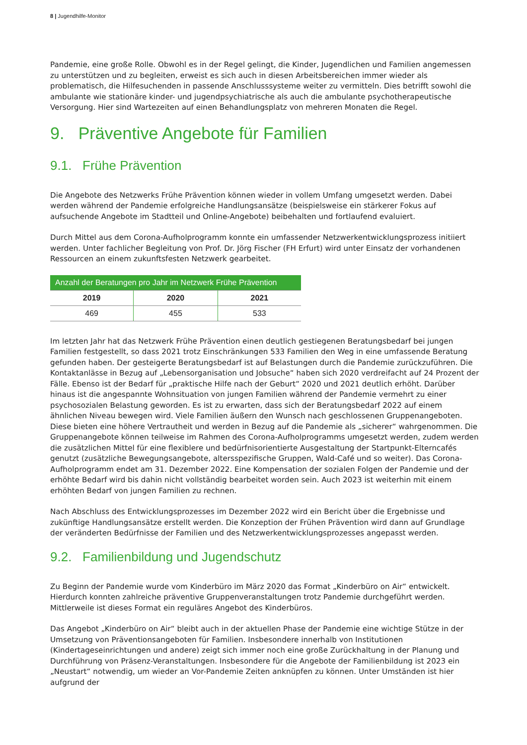8 | Jugendhilfe-Monitor
Pandemie, eine große Rolle. Obwohl es in der Regel gelingt, die Kinder, Jugendlichen und Familien angemessen zu unterstützen und zu begleiten, erweist es sich auch in diesen Arbeitsbereichen immer wieder als problematisch, die Hilfesuchenden in passende Anschlusssysteme weiter zu vermitteln. Dies betrifft sowohl die ambulante wie stationäre kinder- und jugendpsychiatrische als auch die ambulante psychotherapeutische Versorgung. Hier sind Wartezeiten auf einen Behandlungsplatz von mehreren Monaten die Regel.
9. Präventive Angebote für Familien
9.1. Frühe Prävention
Die Angebote des Netzwerks Frühe Prävention können wieder in vollem Umfang umgesetzt werden. Dabei werden während der Pandemie erfolgreiche Handlungsansätze (beispielsweise ein stärkerer Fokus auf aufsuchende Angebote im Stadtteil und Online-Angebote) beibehalten und fortlaufend evaluiert.
Durch Mittel aus dem Corona-Aufholprogramm konnte ein umfassender Netzwerkentwicklungsprozess initiiert werden. Unter fachlicher Begleitung von Prof. Dr. Jörg Fischer (FH Erfurt) wird unter Einsatz der vorhandenen Ressourcen an einem zukunftsfesten Netzwerk gearbeitet.
| Anzahl der Beratungen pro Jahr im Netzwerk Frühe Prävention | | |
| --- | --- | --- |
| 2019 | 2020 | 2021 |
| 469 | 455 | 533 |
Im letzten Jahr hat das Netzwerk Frühe Prävention einen deutlich gestiegenen Beratungsbedarf bei jungen Familien festgestellt, so dass 2021 trotz Einschränkungen 533 Familien den Weg in eine umfassende Beratung gefunden haben. Der gesteigerte Beratungsbedarf ist auf Belastungen durch die Pandemie zurückzuführen. Die Kontaktanlässe in Bezug auf „Lebensorganisation und Jobsuche“ haben sich 2020 verdreifacht auf 24 Prozent der Fälle. Ebenso ist der Bedarf für „praktische Hilfe nach der Geburt“ 2020 und 2021 deutlich erhöht. Darüber hinaus ist die angespannte Wohnsituation von jungen Familien während der Pandemie vermehrt zu einer psychosozialen Belastung geworden. Es ist zu erwarten, dass sich der Beratungsbedarf 2022 auf einem ähnlichen Niveau bewegen wird. Viele Familien äußern den Wunsch nach geschlossenen Gruppenangeboten. Diese bieten eine höhere Vertrautheit und werden in Bezug auf die Pandemie als „sicherer“ wahrgenommen. Die Gruppenangebote können teilweise im Rahmen des Corona-Aufholprogramms umgesetzt werden, zudem werden die zusätzlichen Mittel für eine flexiblere und bedürfnisorientierte Ausgestaltung der Startpunkt-Elterncafés genutzt (zusätzliche Bewegungsangebote, altersspezifische Gruppen, Wald-Café und so weiter). Das Corona-Aufholprogramm endet am 31. Dezember 2022. Eine Kompensation der sozialen Folgen der Pandemie und der erhöhte Bedarf wird bis dahin nicht vollständig bearbeitet worden sein. Auch 2023 ist weiterhin mit einem erhöhten Bedarf von jungen Familien zu rechnen.
Nach Abschluss des Entwicklungsprozesses im Dezember 2022 wird ein Bericht über die Ergebnisse und zukünftige Handlungsansätze erstellt werden. Die Konzeption der Frühen Prävention wird dann auf Grundlage der veränderten Bedürfnisse der Familien und des Netzwerkentwicklungsprozesses angepasst werden.
9.2. Familienbildung und Jugendschutz
Zu Beginn der Pandemie wurde vom Kinderbüro im März 2020 das Format „Kinderbüro on Air“ entwickelt. Hierdurch konnten zahlreiche präventive Gruppenveranstaltungen trotz Pandemie durchgeführt werden. Mittlerweile ist dieses Format ein reguläres Angebot des Kinderbüros.
Das Angebot „Kinderbüro on Air“ bleibt auch in der aktuellen Phase der Pandemie eine wichtige Stütze in der Umsetzung von Präventionsangeboten für Familien. Insbesondere innerhalb von Institutionen (Kindertageseinrichtungen und andere) zeigt sich immer noch eine große Zurückhaltung in der Planung und Durchführung von Präsenz-Veranstaltungen. Insbesondere für die Angebote der Familienbildung ist 2023 ein „Neustart“ notwendig, um wieder an Vor-Pandemie Zeiten anknüpfen zu können. Unter Umständen ist hier aufgrund der